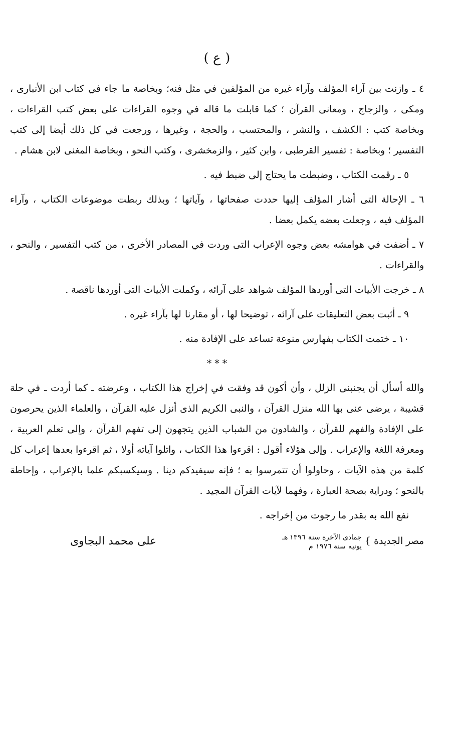( ع )
٤ ـ وازنت بين آراء المؤلف وآراء غيره من المؤلفين في مثل فنه؛ وبخاصة ما جاء في كتاب ابن الأنبارى ، ومكى ، والزجاج ، ومعانى القرآن ؛ كما قابلت ما قاله في وجوه القراءات على بعض كتب القراءات ، وبخاصة كتب : الكشف ، والنشر ، والمحتسب ، والحجة ، وغيرها ، ورجعت في كل ذلك أيضا إلى كتب التفسير ؛ وبخاصة : تفسير القرطبى ، وابن كثير ، والزمخشرى ، وكتب النحو ، وبخاصة المغنى لابن هشام .
٥ ـ رقمت الكتاب ، وضبطت ما يحتاج إلى ضبط فيه .
٦ ـ الإحالة التى أشار المؤلف إليها حددت صفحاتها ، وآياتها ؛ وبذلك ربطت موضوعات الكتاب ، وآراء المؤلف فيه ، وجعلت بعضه يكمل بعضا .
٧ ـ أضفت في هوامشه بعض وجوه الإعراب التى وردت في المصادر الأخرى ، من كتب التفسير ، والنحو ، والقراءات .
٨ ـ خرجت الأبيات التى أوردها المؤلف شواهد على آرائه ، وكملت الأبيات التى أوردها ناقصة .
٩ ـ أثبت بعض التعليقات على آرائه ، توضيحا لها ، أو مقارنا لها بآراء غيره .
١٠ ـ ختمت الكتاب بفهارس منوعة تساعد على الإفادة منه .
* * *
والله أسأل أن يجنبنى الزلل ، وأن أكون قد وفقت في إخراج هذا الكتاب ، وعرضته ـ كما أردت ـ في حلة قشيبة ، يرضى عنى بها الله منزل القرآن ، والنبى الكريم الذى أنزل عليه القرآن ، والعلماء الذين يحرصون على الإفادة والفهم للقرآن ، والشادون من الشباب الذين يتجهون إلى تفهم القرآن ، وإلى تعلم العربية ، ومعرفة اللغة والإعراب . وإلى هؤلاء أقول : اقرءوا هذا الكتاب ، واتلوا آياته أولا ، ثم اقرءوا بعدها إعراب كل كلمة من هذه الآيات ، وحاولوا أن تتمرسوا به ؛ فإنه سيفيدكم دينا . وسيكسبكم علما بالإعراب ، وإحاطة بالنحو ؛ ودراية بصحة العبارة ، وفهما لآيات القرآن المجيد .
نفع الله به بقدر ما رجوت من إخراجه .
مصر الجديدة } جمادى الآخرة سنة ١٣٩٦ هـ
يونيه سنة ١٩٧٦ م
على محمد البجاوى